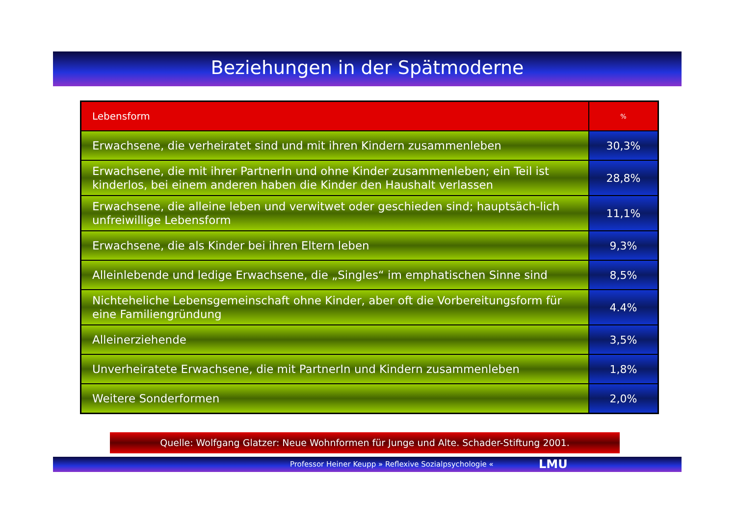Beziehungen in der Spätmoderne
| Lebensform | % |
| --- | --- |
| Erwachsene, die verheiratet sind und mit ihren Kindern zusammenleben | 30,3% |
| Erwachsene, die mit ihrer PartnerIn und ohne Kinder zusammenleben; ein Teil ist kinderlos, bei einem anderen haben die Kinder den Haushalt verlassen | 28,8% |
| Erwachsene, die alleine leben und verwitwet oder geschieden sind; hauptsäch-lich unfreiwillige Lebensform | 11,1% |
| Erwachsene, die als Kinder bei ihren Eltern leben | 9,3% |
| Alleinlebende und ledige Erwachsene, die „Singles“ im emphatischen Sinne sind | 8,5% |
| Nichteheliche Lebensgemeinschaft ohne Kinder, aber oft die Vorbereitungsform für eine Familiengründung | 4.4% |
| Alleinerziehende | 3,5% |
| Unverheiratete Erwachsene, die mit PartnerIn und Kindern zusammenleben | 1,8% |
| Weitere Sonderformen | 2,0% |
Quelle: Wolfgang Glatzer: Neue Wohnformen für Junge und Alte. Schader-Stiftung 2001.
Professor Heiner Keupp » Reflexive Sozialpsychologie « LMU